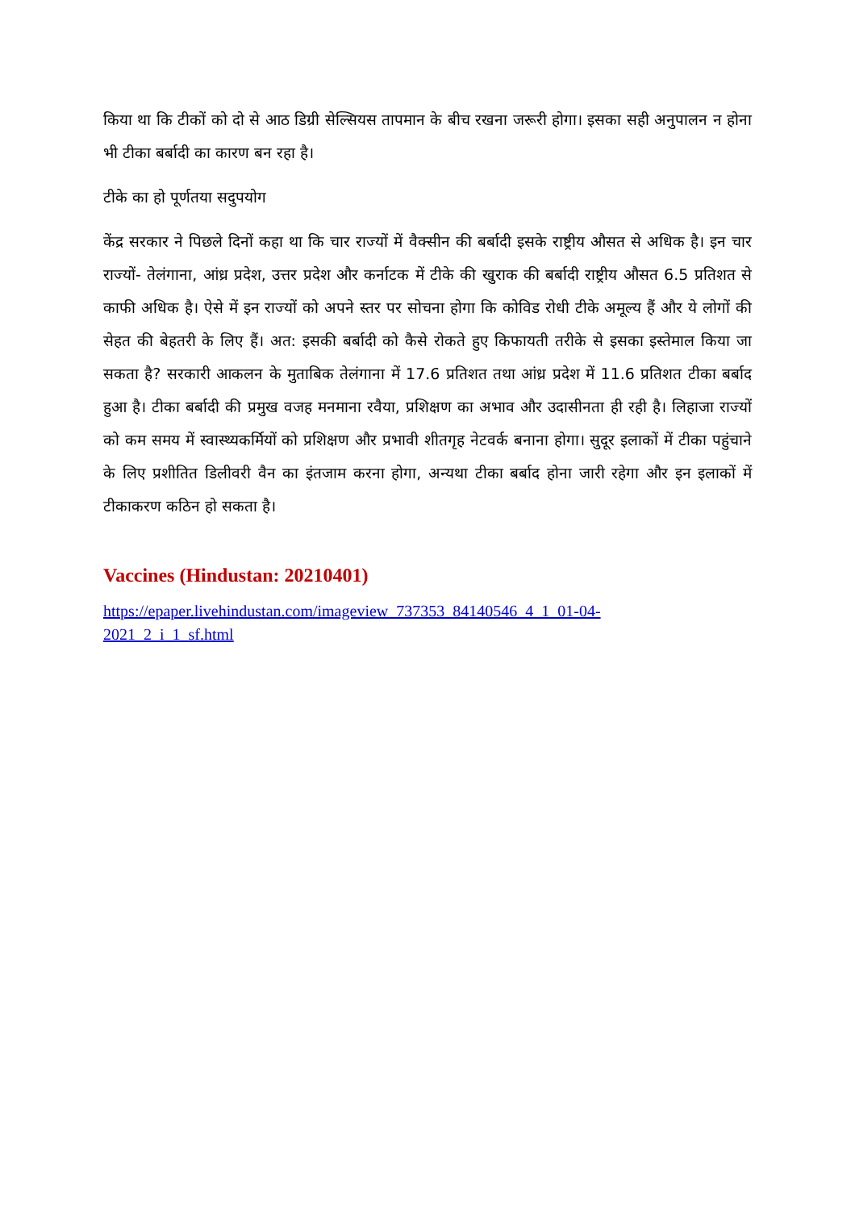किया था कि टीकों को दो से आठ डिग्री सेल्सियस तापमान के बीच रखना जरूरी होगा। इसका सही अनुपालन न होना भी टीका बर्बादी का कारण बन रहा है।
टीके का हो पूर्णतया सदुपयोग
केंद्र सरकार ने पिछले दिनों कहा था कि चार राज्यों में वैक्सीन की बर्बादी इसके राष्ट्रीय औसत से अधिक है। इन चार राज्यों- तेलंगाना, आंध्र प्रदेश, उत्तर प्रदेश और कर्नाटक में टीके की खुराक की बर्बादी राष्ट्रीय औसत 6.5 प्रतिशत से काफी अधिक है। ऐसे में इन राज्यों को अपने स्तर पर सोचना होगा कि कोविड रोधी टीके अमूल्य हैं और ये लोगों की सेहत की बेहतरी के लिए हैं। अत: इसकी बर्बादी को कैसे रोकते हुए किफायती तरीके से इसका इस्तेमाल किया जा सकता है? सरकारी आकलन के मुताबिक तेलंगाना में 17.6 प्रतिशत तथा आंध्र प्रदेश में 11.6 प्रतिशत टीका बर्बाद हुआ है। टीका बर्बादी की प्रमुख वजह मनमाना रवैया, प्रशिक्षण का अभाव और उदासीनता ही रही है। लिहाजा राज्यों को कम समय में स्वास्थ्यकर्मियों को प्रशिक्षण और प्रभावी शीतगृह नेटवर्क बनाना होगा। सुदूर इलाकों में टीका पहुंचाने के लिए प्रशीतित डिलीवरी वैन का इंतजाम करना होगा, अन्यथा टीका बर्बाद होना जारी रहेगा और इन इलाकों में टीकाकरण कठिन हो सकता है।
Vaccines (Hindustan: 20210401)
https://epaper.livehindustan.com/imageview_737353_84140546_4_1_01-04-
2021_2_i_1_sf.html